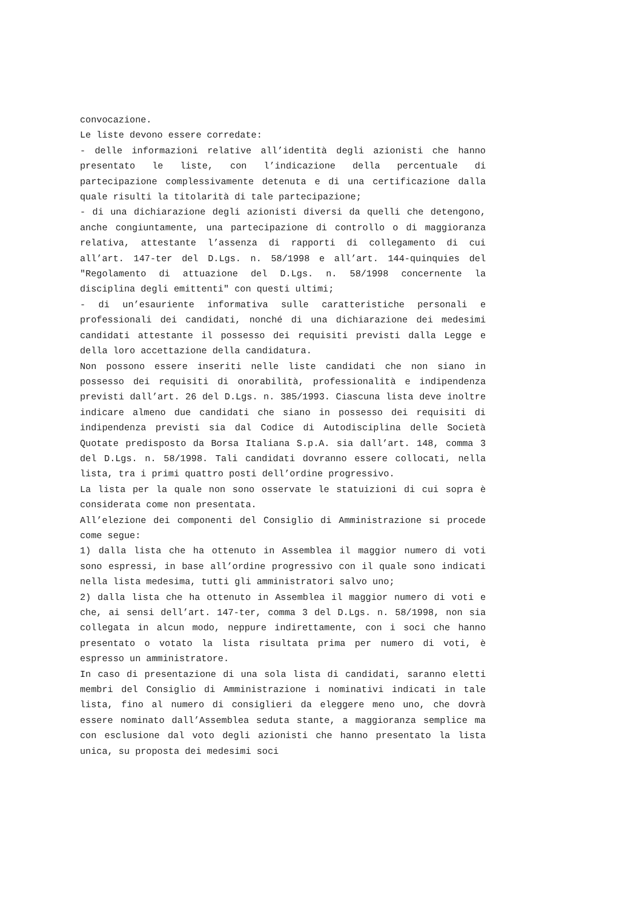convocazione.
Le liste devono essere corredate:
- delle informazioni relative all’identità degli azionisti che hanno presentato le liste, con l’indicazione della percentuale di partecipazione complessivamente detenuta e di una certificazione dalla quale risulti la titolarità di tale partecipazione;
- di una dichiarazione degli azionisti diversi da quelli che detengono, anche congiuntamente, una partecipazione di controllo o di maggioranza relativa, attestante l’assenza di rapporti di collegamento di cui all’art. 147-ter del D.Lgs. n. 58/1998 e all’art. 144-quinquies del "Regolamento di attuazione del D.Lgs. n. 58/1998 concernente la disciplina degli emittenti" con questi ultimi;
- di un’esauriente informativa sulle caratteristiche personali e professionali dei candidati, nonché di una dichiarazione dei medesimi candidati attestante il possesso dei requisiti previsti dalla Legge e della loro accettazione della candidatura.
Non possono essere inseriti nelle liste candidati che non siano in possesso dei requisiti di onorabilità, professionalità e indipendenza previsti dall’art. 26 del D.Lgs. n. 385/1993. Ciascuna lista deve inoltre indicare almeno due candidati che siano in possesso dei requisiti di indipendenza previsti sia dal Codice di Autodisciplina delle Società Quotate predisposto da Borsa Italiana S.p.A. sia dall’art. 148, comma 3 del D.Lgs. n. 58/1998. Tali candidati dovranno essere collocati, nella lista, tra i primi quattro posti dell’ordine progressivo.
La lista per la quale non sono osservate le statuizioni di cui sopra è considerata come non presentata.
All’elezione dei componenti del Consiglio di Amministrazione si procede come segue:
1) dalla lista che ha ottenuto in Assemblea il maggior numero di voti sono espressi, in base all’ordine progressivo con il quale sono indicati nella lista medesima, tutti gli amministratori salvo uno;
2) dalla lista che ha ottenuto in Assemblea il maggior numero di voti e che, ai sensi dell’art. 147-ter, comma 3 del D.Lgs. n. 58/1998, non sia collegata in alcun modo, neppure indirettamente, con i soci che hanno presentato o votato la lista risultata prima per numero di voti, è espresso un amministratore.
In caso di presentazione di una sola lista di candidati, saranno eletti membri del Consiglio di Amministrazione i nominativi indicati in tale lista, fino al numero di consiglieri da eleggere meno uno, che dovrà essere nominato dall’Assemblea seduta stante, a maggioranza semplice ma con esclusione dal voto degli azionisti che hanno presentato la lista unica, su proposta dei medesimi soci